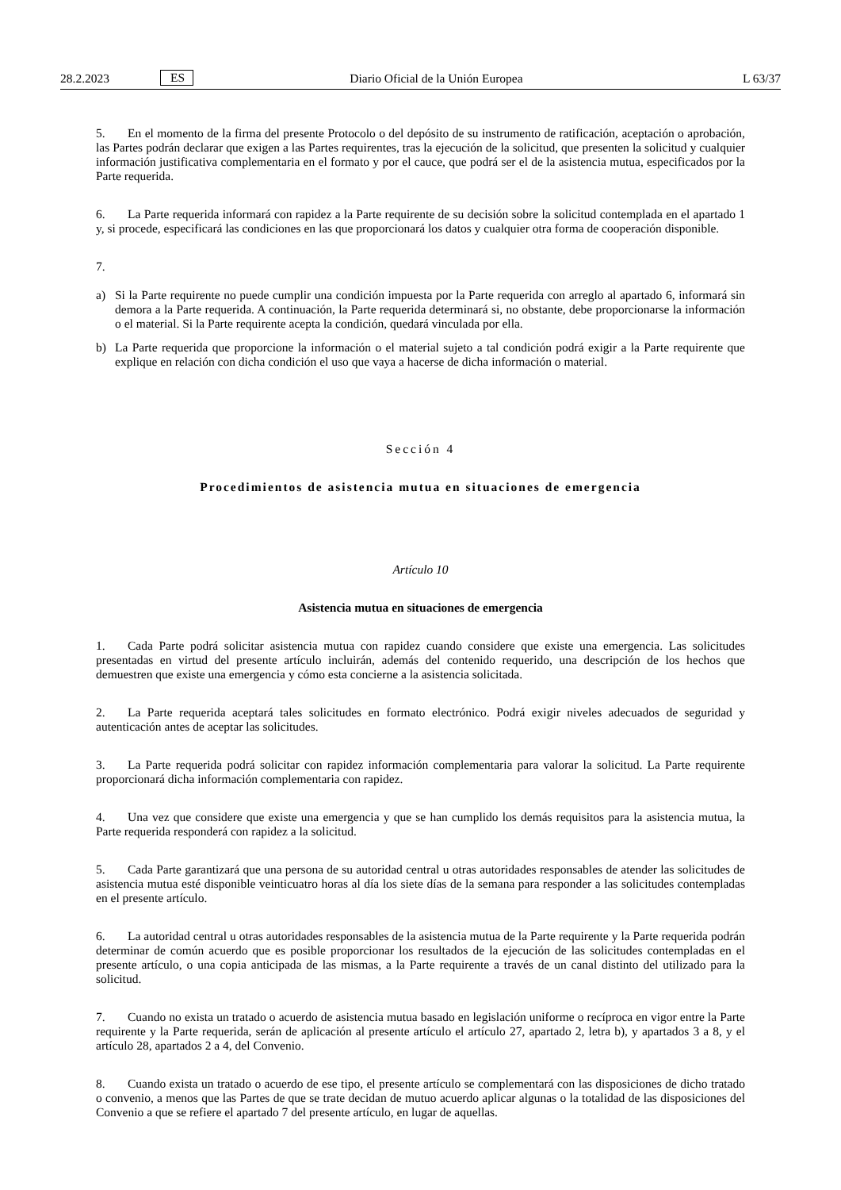28.2.2023
ES
Diario Oficial de la Unión Europea
L 63/37
5. En el momento de la firma del presente Protocolo o del depósito de su instrumento de ratificación, aceptación o aprobación, las Partes podrán declarar que exigen a las Partes requirentes, tras la ejecución de la solicitud, que presenten la solicitud y cualquier información justificativa complementaria en el formato y por el cauce, que podrá ser el de la asistencia mutua, especificados por la Parte requerida.
6. La Parte requerida informará con rapidez a la Parte requirente de su decisión sobre la solicitud contemplada en el apartado 1 y, si procede, especificará las condiciones en las que proporcionará los datos y cualquier otra forma de cooperación disponible.
7.
a) Si la Parte requirente no puede cumplir una condición impuesta por la Parte requerida con arreglo al apartado 6, informará sin demora a la Parte requerida. A continuación, la Parte requerida determinará si, no obstante, debe proporcionarse la información o el material. Si la Parte requirente acepta la condición, quedará vinculada por ella.
b) La Parte requerida que proporcione la información o el material sujeto a tal condición podrá exigir a la Parte requirente que explique en relación con dicha condición el uso que vaya a hacerse de dicha información o material.
Sección 4
Procedimientos de asistencia mutua en situaciones de emergencia
Artículo 10
Asistencia mutua en situaciones de emergencia
1. Cada Parte podrá solicitar asistencia mutua con rapidez cuando considere que existe una emergencia. Las solicitudes presentadas en virtud del presente artículo incluirán, además del contenido requerido, una descripción de los hechos que demuestren que existe una emergencia y cómo esta concierne a la asistencia solicitada.
2. La Parte requerida aceptará tales solicitudes en formato electrónico. Podrá exigir niveles adecuados de seguridad y autenticación antes de aceptar las solicitudes.
3. La Parte requerida podrá solicitar con rapidez información complementaria para valorar la solicitud. La Parte requirente proporcionará dicha información complementaria con rapidez.
4. Una vez que considere que existe una emergencia y que se han cumplido los demás requisitos para la asistencia mutua, la Parte requerida responderá con rapidez a la solicitud.
5. Cada Parte garantizará que una persona de su autoridad central u otras autoridades responsables de atender las solicitudes de asistencia mutua esté disponible veinticuatro horas al día los siete días de la semana para responder a las solicitudes contempladas en el presente artículo.
6. La autoridad central u otras autoridades responsables de la asistencia mutua de la Parte requirente y la Parte requerida podrán determinar de común acuerdo que es posible proporcionar los resultados de la ejecución de las solicitudes contempladas en el presente artículo, o una copia anticipada de las mismas, a la Parte requirente a través de un canal distinto del utilizado para la solicitud.
7. Cuando no exista un tratado o acuerdo de asistencia mutua basado en legislación uniforme o recíproca en vigor entre la Parte requirente y la Parte requerida, serán de aplicación al presente artículo el artículo 27, apartado 2, letra b), y apartados 3 a 8, y el artículo 28, apartados 2 a 4, del Convenio.
8. Cuando exista un tratado o acuerdo de ese tipo, el presente artículo se complementará con las disposiciones de dicho tratado o convenio, a menos que las Partes de que se trate decidan de mutuo acuerdo aplicar algunas o la totalidad de las disposiciones del Convenio a que se refiere el apartado 7 del presente artículo, en lugar de aquellas.